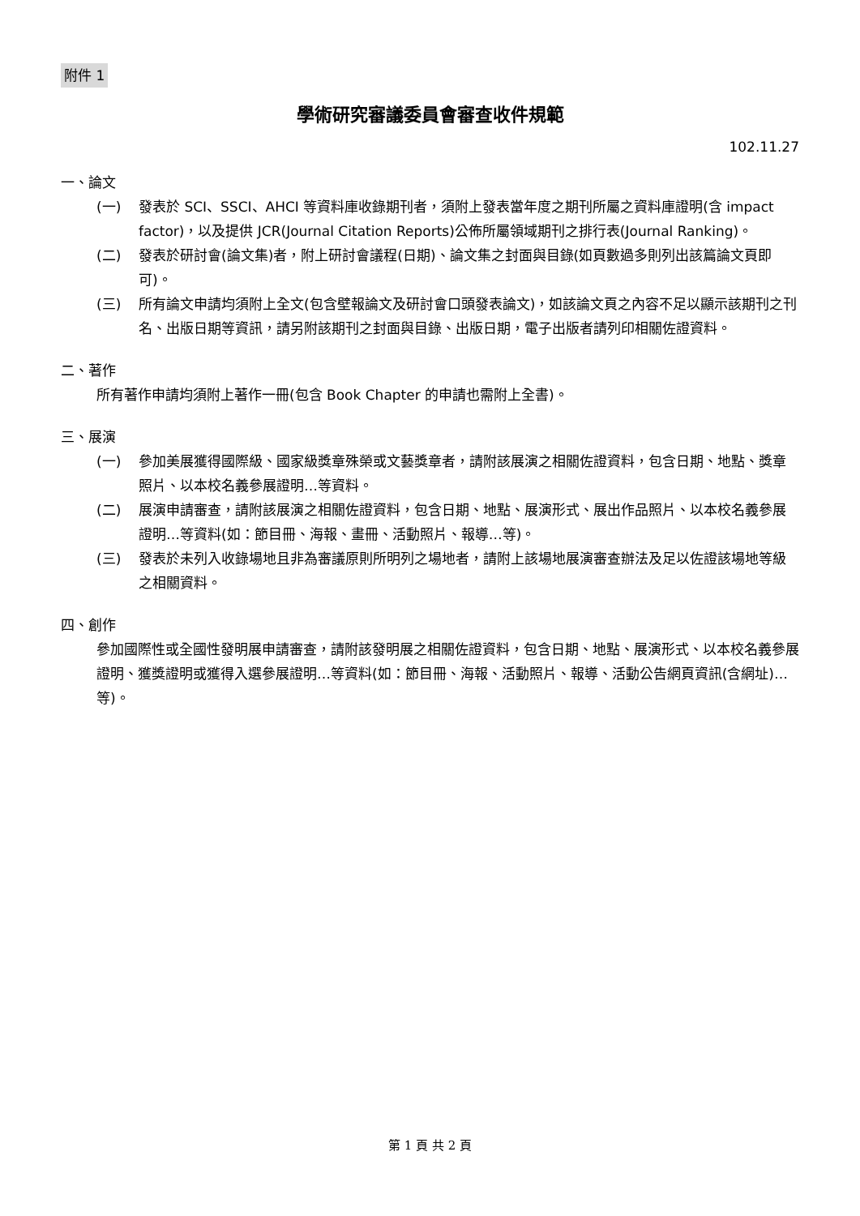附件 1
學術研究審議委員會審查收件規範
102.11.27
一、論文
(一) 發表於 SCI、SSCI、AHCI 等資料庫收錄期刊者，須附上發表當年度之期刊所屬之資料庫證明(含 impact factor)，以及提供 JCR(Journal Citation Reports)公佈所屬領域期刊之排行表(Journal Ranking)。
(二) 發表於研討會(論文集)者，附上研討會議程(日期)、論文集之封面與目錄(如頁數過多則列出該篇論文頁即可)。
(三) 所有論文申請均須附上全文(包含壁報論文及研討會口頭發表論文)，如該論文頁之內容不足以顯示該期刊之刊名、出版日期等資訊，請另附該期刊之封面與目錄、出版日期，電子出版者請列印相關佐證資料。
二、著作
所有著作申請均須附上著作一冊(包含 Book Chapter 的申請也需附上全書)。
三、展演
(一) 參加美展獲得國際級、國家級獎章殊榮或文藝獎章者，請附該展演之相關佐證資料，包含日期、地點、獎章照片、以本校名義參展證明…等資料。
(二) 展演申請審查，請附該展演之相關佐證資料，包含日期、地點、展演形式、展出作品照片、以本校名義參展證明…等資料(如：節目冊、海報、畫冊、活動照片、報導…等)。
(三) 發表於未列入收錄場地且非為審議原則所明列之場地者，請附上該場地展演審查辦法及足以佐證該場地等級之相關資料。
四、創作
參加國際性或全國性發明展申請審查，請附該發明展之相關佐證資料，包含日期、地點、展演形式、以本校名義參展證明、獲獎證明或獲得入選參展證明…等資料(如：節目冊、海報、活動照片、報導、活動公告網頁資訊(含網址)…等)。
第 1 頁 共 2 頁